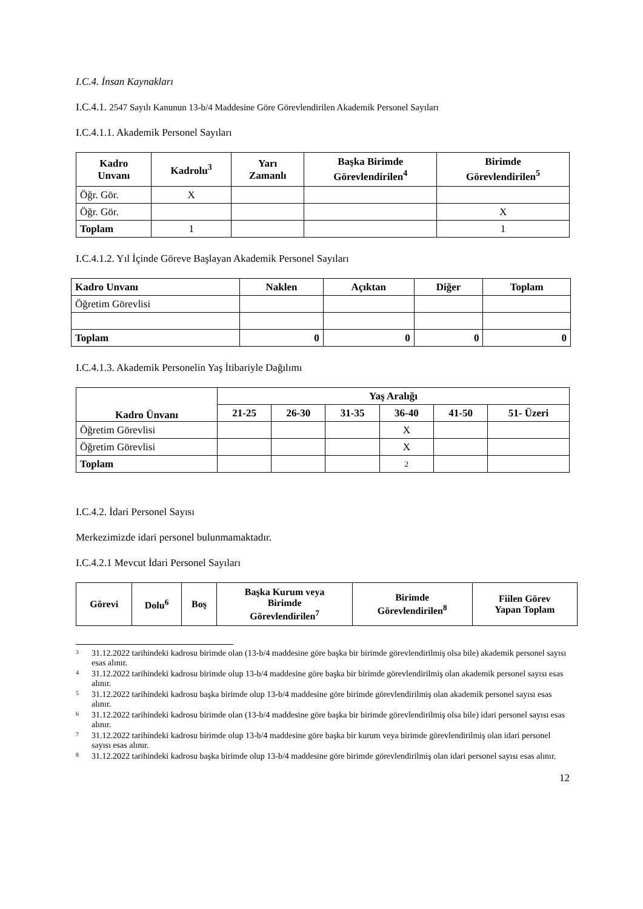I.C.4. İnsan Kaynakları
I.C.4.1. 2547 Sayılı Kanunun 13-b/4 Maddesine Göre Görevlendirilen Akademik Personel Sayıları
I.C.4.1.1. Akademik Personel Sayıları
| Kadro Unvanı | Kadrolu<sup>3</sup> | Yarı Zamanlı | Başka Birimde Görevlendirilen<sup>4</sup> | Birimde Görevlendirilen<sup>5</sup> |
| --- | --- | --- | --- | --- |
| Öğr. Gör. | X | | | |
| Öğr. Gör. | | | | X |
| Toplam | 1 | | | 1 |
I.C.4.1.2. Yıl İçinde Göreve Başlayan Akademik Personel Sayıları
| Kadro Unvanı | Naklen | Açıktan | Diğer | Toplam |
| --- | --- | --- | --- | --- |
| Öğretim Görevlisi | | | | |
| Toplam | 0 | 0 | 0 | 0 |
I.C.4.1.3. Akademik Personelin Yaş İtibariyle Dağılımı
| Kadro Ünvanı | Yaş Aralığı | | | | | |
| --- | --- | --- | --- | --- | --- | --- |
| | 21-25 | 26-30 | 31-35 | 36-40 | 41-50 | 51- Üzeri |
| Öğretim Görevlisi | | | | X | | |
| Öğretim Görevlisi | | | | X | | |
| Toplam | | | | 2 | | |
I.C.4.2. İdari Personel Sayısı
Merkezimizde idari personel bulunmamaktadır.
I.C.4.2.1 Mevcut İdari Personel Sayıları
| Görevi | Dolu<sup>6</sup> | Boş | Başka Kurum veya Birimde Görevlendirilen<sup>7</sup> | Birimde Görevlendirilen<sup>8</sup> | Fiilen Görev Yapan Toplam |
| --- | --- | --- | --- | --- | --- |
<sup>3</sup> 31.12.2022 tarihindeki kadrosu birimde olan (13-b/4 maddesine göre başka bir birimde görevlendirilmiş olsa bile) akademik personel sayısı esas alınır.
<sup>4</sup> 31.12.2022 tarihindeki kadrosu birimde olup 13-b/4 maddesine göre başka bir birimde görevlendirilmiş olan akademik personel sayısı esas alınır.
<sup>5</sup> 31.12.2022 tarihindeki kadrosu başka birimde olup 13-b/4 maddesine göre birimde görevlendirilmiş olan akademik personel sayısı esas alınır.
<sup>6</sup> 31.12.2022 tarihindeki kadrosu birimde olan (13-b/4 maddesine göre başka bir birimde görevlendirilmiş olsa bile) idari personel sayısı esas alınır.
<sup>7</sup> 31.12.2022 tarihindeki kadrosu birimde olup 13-b/4 maddesine göre başka bir kurum veya birimde görevlendirilmiş olan idari personel sayısı esas alınır.
<sup>8</sup> 31.12.2022 tarihindeki kadrosu başka birimde olup 13-b/4 maddesine göre birimde görevlendirilmiş olan idari personel sayısı esas alınır.
12